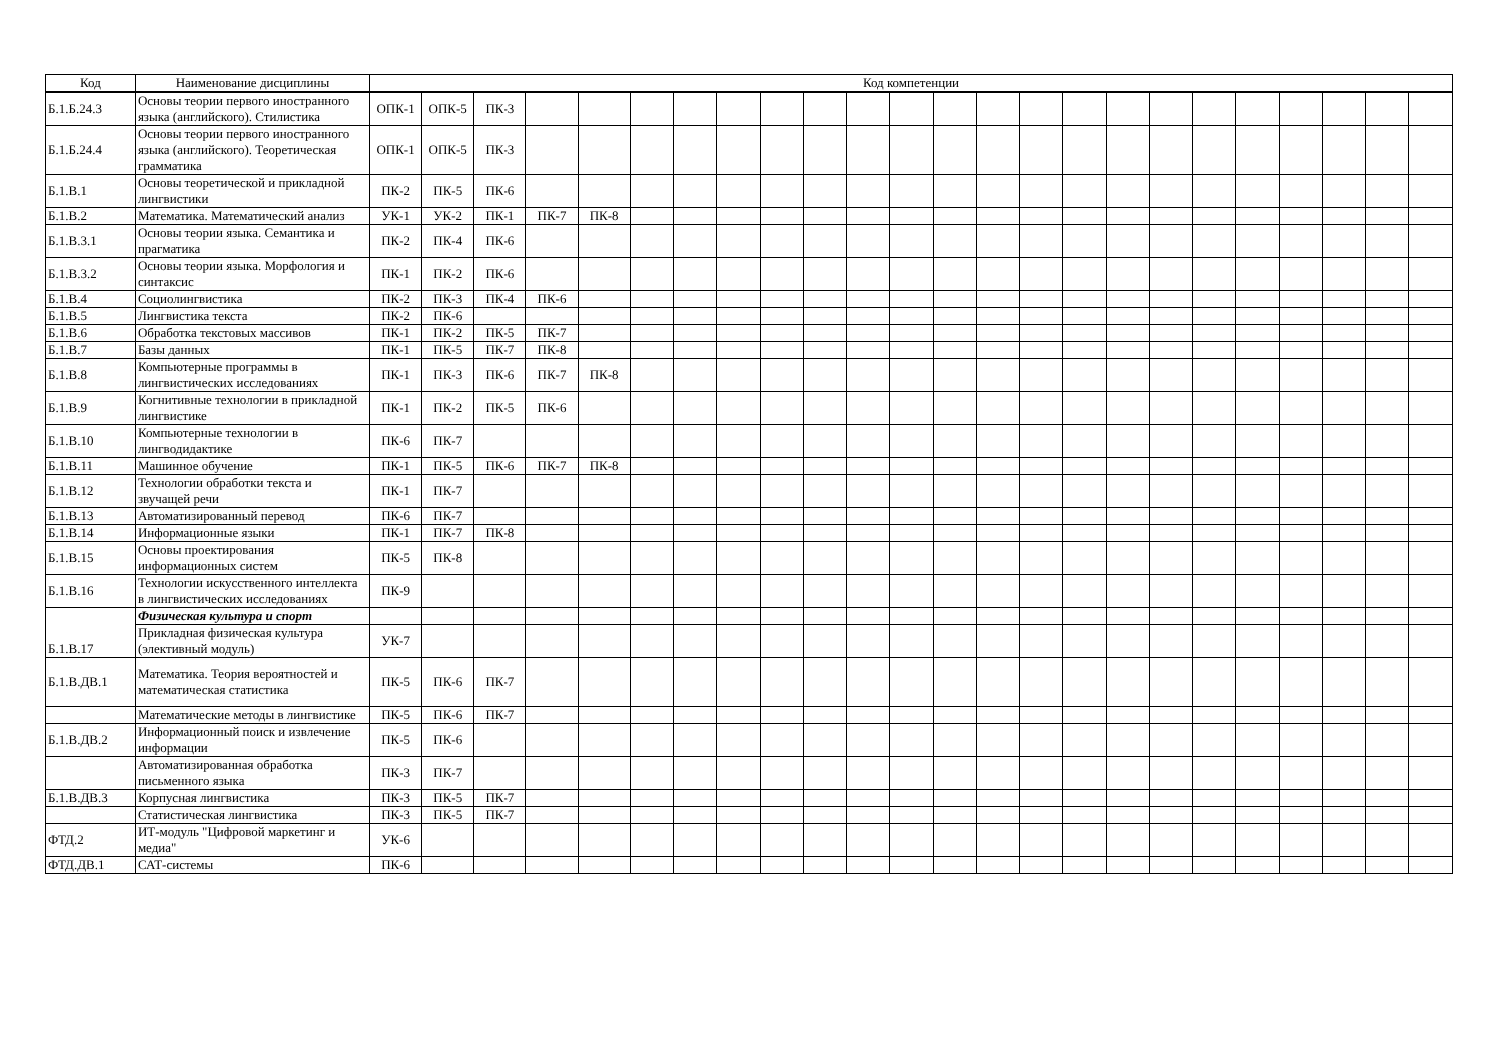| Код | Наименование дисциплины | Код компетенции | | | | | | | | | | | | | | | | | | | | | | | |
| --- | --- | --- | --- | --- | --- | --- | --- | --- | --- | --- | --- | --- | --- | --- | --- | --- | --- | --- | --- | --- | --- | --- | --- | --- | --- |
| Б.1.Б.24.3 | Основы теории первого иностранного языка (английского). Стилистика | ОПК-1 | ОПК-5 | ПК-3 | | | | | | | | | | | | | | | | | | | | | |
| Б.1.Б.24.4 | Основы теории первого иностранного языка (английского). Теоретическая грамматика | ОПК-1 | ОПК-5 | ПК-3 | | | | | | | | | | | | | | | | | | | | | |
| Б.1.В.1 | Основы теоретической и прикладной лингвистики | ПК-2 | ПК-5 | ПК-6 | | | | | | | | | | | | | | | | | | | | | |
| Б.1.В.2 | Математика. Математический анализ | УК-1 | УК-2 | ПК-1 | ПК-7 | ПК-8 | | | | | | | | | | | | | | | | | | | |
| Б.1.В.3.1 | Основы теории языка. Семантика и прагматика | ПК-2 | ПК-4 | ПК-6 | | | | | | | | | | | | | | | | | | | | | |
| Б.1.В.3.2 | Основы теории языка. Морфология и синтаксис | ПК-1 | ПК-2 | ПК-6 | | | | | | | | | | | | | | | | | | | | | |
| Б.1.В.4 | Социолингвистика | ПК-2 | ПК-3 | ПК-4 | ПК-6 | | | | | | | | | | | | | | | | | | | | |
| Б.1.В.5 | Лингвистика текста | ПК-2 | ПК-6 | | | | | | | | | | | | | | | | | | | | | | |
| Б.1.В.6 | Обработка текстовых массивов | ПК-1 | ПК-2 | ПК-5 | ПК-7 | | | | | | | | | | | | | | | | | | | | |
| Б.1.В.7 | Базы данных | ПК-1 | ПК-5 | ПК-7 | ПК-8 | | | | | | | | | | | | | | | | | | | | |
| Б.1.В.8 | Компьютерные программы в лингвистических исследованиях | ПК-1 | ПК-3 | ПК-6 | ПК-7 | ПК-8 | | | | | | | | | | | | | | | | | | | |
| Б.1.В.9 | Когнитивные технологии в прикладной лингвистике | ПК-1 | ПК-2 | ПК-5 | ПК-6 | | | | | | | | | | | | | | | | | | | | |
| Б.1.В.10 | Компьютерные технологии в лингводидактике | ПК-6 | ПК-7 | | | | | | | | | | | | | | | | | | | | | | |
| Б.1.В.11 | Машинное обучение | ПК-1 | ПК-5 | ПК-6 | ПК-7 | ПК-8 | | | | | | | | | | | | | | | | | | | |
| Б.1.В.12 | Технологии обработки текста и звучащей речи | ПК-1 | ПК-7 | | | | | | | | | | | | | | | | | | | | | | |
| Б.1.В.13 | Автоматизированный перевод | ПК-6 | ПК-7 | | | | | | | | | | | | | | | | | | | | | | |
| Б.1.В.14 | Информационные языки | ПК-1 | ПК-7 | ПК-8 | | | | | | | | | | | | | | | | | | | | | |
| Б.1.В.15 | Основы проектирования информационных систем | ПК-5 | ПК-8 | | | | | | | | | | | | | | | | | | | | | | |
| Б.1.В.16 | Технологии искусственного интеллекта в лингвистических исследованиях | ПК-9 | | | | | | | | | | | | | | | | | | | | | | | |
| Б.1.В.17 | Физическая культура и спорт | | | | | | | | | | | | | | | | | | | | | | | | |
| | Прикладная физическая культура (элективный модуль) | УК-7 | | | | | | | | | | | | | | | | | | | | | | | |
| Б.1.В.ДВ.1 | Математика. Теория вероятностей и математическая статистика | ПК-5 | ПК-6 | ПК-7 | | | | | | | | | | | | | | | | | | | | | |
| | Математические методы в лингвистике | ПК-5 | ПК-6 | ПК-7 | | | | | | | | | | | | | | | | | | | | | |
| Б.1.В.ДВ.2 | Информационный поиск и извлечение информации | ПК-5 | ПК-6 | | | | | | | | | | | | | | | | | | | | | | |
| | Автоматизированная обработка письменного языка | ПК-3 | ПК-7 | | | | | | | | | | | | | | | | | | | | | | |
| Б.1.В.ДВ.3 | Корпусная лингвистика | ПК-3 | ПК-5 | ПК-7 | | | | | | | | | | | | | | | | | | | | | |
| | Статистическая лингвистика | ПК-3 | ПК-5 | ПК-7 | | | | | | | | | | | | | | | | | | | | | |
| ФТД.2 | ИТ-модуль "Цифровой маркетинг и медиа" | УК-6 | | | | | | | | | | | | | | | | | | | | | | | |
| ФТД.ДВ.1 | САТ-системы | ПК-6 | | | | | | | | | | | | | | | | | | | | | | | |